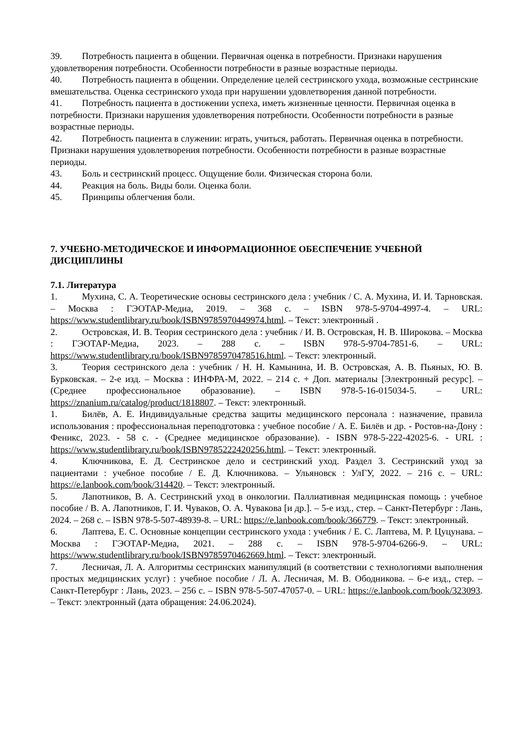39. Потребность пациента в общении. Первичная оценка в потребности. Признаки нарушения удовлетворения потребности. Особенности потребности в разные возрастные периоды.
40. Потребность пациента в общении. Определение целей сестринского ухода, возможные сестринские вмешательства. Оценка сестринского ухода при нарушении удовлетворения данной потребности.
41. Потребность пациента в достижении успеха, иметь жизненные ценности. Первичная оценка в потребности. Признаки нарушения удовлетворения потребности. Особенности потребности в разные возрастные периоды.
42. Потребность пациента в служении: играть, учиться, работать. Первичная оценка в потребности. Признаки нарушения удовлетворения потребности. Особенности потребности в разные возрастные периоды.
43. Боль и сестринский процесс. Ощущение боли. Физическая сторона боли.
44. Реакция на боль. Виды боли. Оценка боли.
45. Принципы облегчения боли.
7. УЧЕБНО-МЕТОДИЧЕСКОЕ И ИНФОРМАЦИОННОЕ ОБЕСПЕЧЕНИЕ УЧЕБНОЙ ДИСЦИПЛИНЫ
7.1. Литература
1. Мухина, С. А. Теоретические основы сестринского дела : учебник / С. А. Мухина, И. И. Тарновская. – Москва : ГЭОТАР-Медиа, 2019. – 368 с. – ISBN 978-5-9704-4997-4. – URL: https://www.studentlibrary.ru/book/ISBN9785970449974.html. – Текст: электронный .
2. Островская, И. В. Теория сестринского дела : учебник / И. В. Островская, Н. В. Широкова. – Москва : ГЭОТАР-Медиа, 2023. – 288 с. – ISBN 978-5-9704-7851-6. – URL: https://www.studentlibrary.ru/book/ISBN9785970478516.html. – Текст: электронный.
3. Теория сестринского дела : учебник / Н. Н. Камынина, И. В. Островская, А. В. Пьяных, Ю. В. Бурковская. – 2-е изд. – Москва : ИНФРА-М, 2022. – 214 с. + Доп. материалы [Электронный ресурс]. – (Среднее профессиональное образование). – ISBN 978-5-16-015034-5. – URL: https://znanium.ru/catalog/product/1818807. – Текст: электронный.
1. Билёв, А. Е. Индивидуальные средства защиты медицинского персонала : назначение, правила использования : профессиональная переподготовка : учебное пособие / А. Е. Билёв и др. - Ростов-на-Дону : Феникс, 2023. - 58 с. - (Среднее медицинское образование). - ISBN 978-5-222-42025-6. - URL : https://www.studentlibrary.ru/book/ISBN9785222420256.html. – Текст: электронный.
4. Ключникова, Е. Д. Сестринское дело и сестринский уход. Раздел 3. Сестринский уход за пациентами : учебное пособие / Е. Д. Ключникова. – Ульяновск : УлГУ, 2022. – 216 с. – URL: https://e.lanbook.com/book/314420. – Текст: электронный.
5. Лапотников, В. А. Сестринский уход в онкологии. Паллиативная медицинская помощь : учебное пособие / В. А. Лапотников, Г. И. Чуваков, О. А. Чувакова [и др.]. – 5-е изд., стер. – Санкт-Петербург : Лань, 2024. – 268 с. – ISBN 978-5-507-48939-8. – URL: https://e.lanbook.com/book/366779. – Текст: электронный.
6. Лаптева, Е. С. Основные концепции сестринского ухода : учебник / Е. С. Лаптева, М. Р. Цуцунава. – Москва : ГЭОТАР-Медиа, 2021. – 288 с. – ISBN 978-5-9704-6266-9. – URL: https://www.studentlibrary.ru/book/ISBN9785970462669.html. – Текст: электронный.
7. Лесничая, Л. А. Алгоритмы сестринских манипуляций (в соответствии с технологиями выполнения простых медицинских услуг) : учебное пособие / Л. А. Лесничая, М. В. Ободникова. – 6-е изд., стер. – Санкт-Петербург : Лань, 2023. – 256 с. – ISBN 978-5-507-47057-0. – URL: https://e.lanbook.com/book/323093. – Текст: электронный (дата обращения: 24.06.2024).